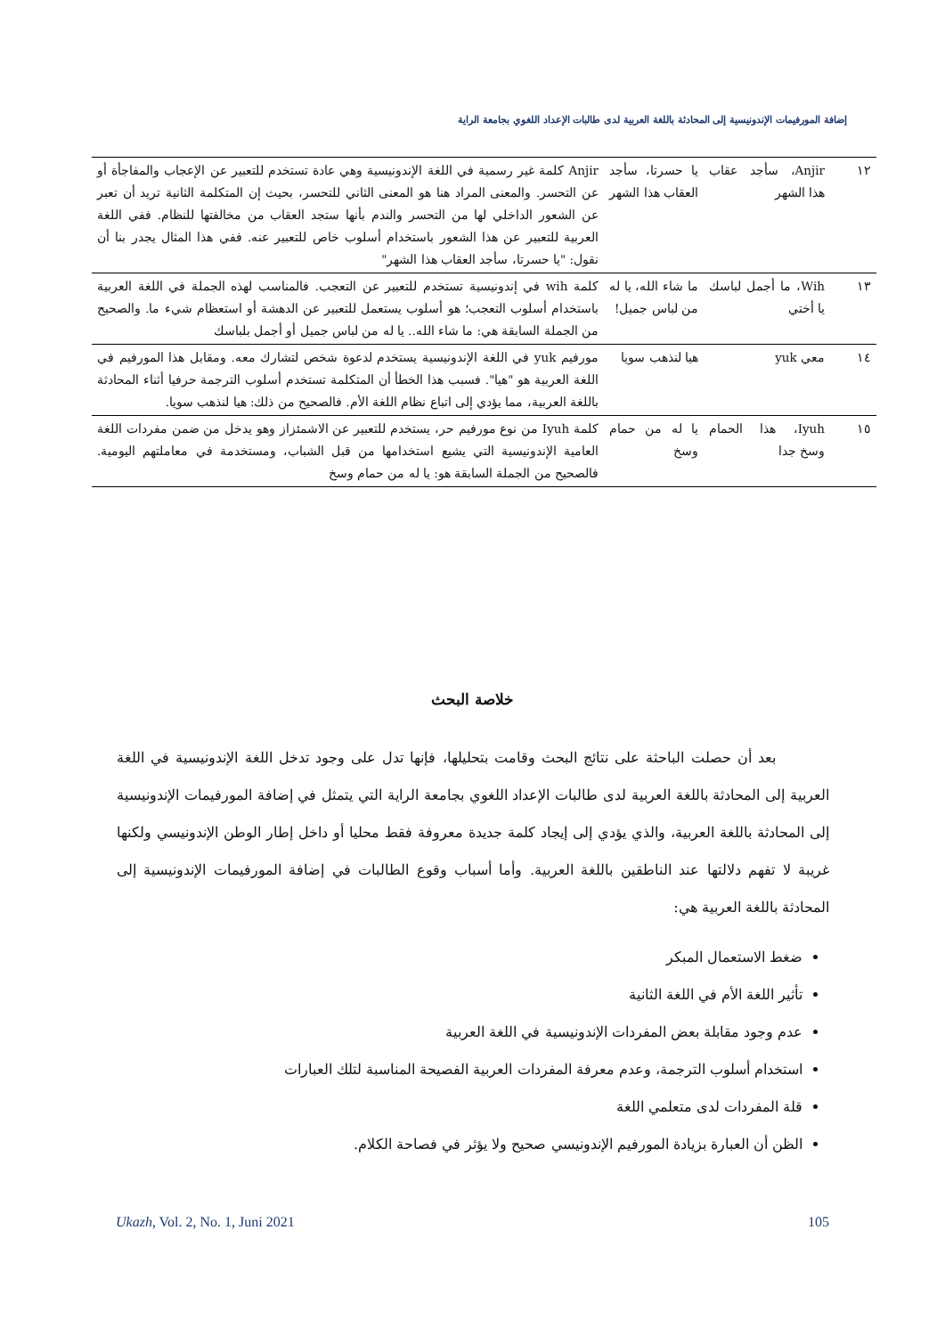إضافة المورفيمات الإندونيسية إلى المحادثة باللغة العربية لدى طالبات الإعداد اللغوي بجامعة الراية
| ١٢ | Anjir، سأجد عقاب هذا الشهر | يا حسرتا، سأجد العقاب هذا الشهر | Anjir كلمة غير رسمية في اللغة الإندونيسية وهي عادة تستخدم للتعبير عن الإعجاب والمفاجأة أو عن التحسر. والمعنى المراد هنا هو المعنى الثاني للتحسر، بحيث إن المتكلمة الثانية تريد أن تعبر عن الشعور الداخلي لها من التحسر والندم بأنها ستجد العقاب من مخالفتها للنظام. ففي اللغة العربية للتعبير عن هذا الشعور باستخدام أسلوب خاص للتعبير عنه. ففي هذا المثال يجدر بنا أن نقول: "يا حسرتا، سأجد العقاب هذا الشهر" |
| ١٣ | Wih، ما أجمل لباسك يا أختي | ما شاء الله، يا له من لباس جميل! | كلمة wih في إندونيسية تستخدم للتعبير عن التعجب. فالمناسب لهذه الجملة في اللغة العربية باستخدام أسلوب التعجب؛ هو أسلوب يستعمل للتعبير عن الدهشة أو استعظام شيء ما. والصحيح من الجملة السابقة هي: ما شاء الله.. يا له من لباس جميل أو أجمل بلباسك |
| ١٤ | معي yuk | هيا لنذهب سويا | مورفيم yuk في اللغة الإندونيسية يستخدم لدعوة شخص لتشارك معه. ومقابل هذا المورفيم في اللغة العربية هو "هيا". فسبب هذا الخطأ أن المتكلمة تستخدم أسلوب الترجمة حرفيا أثناء المحادثة باللغة العربية، مما يؤدي إلى اتباع نظام اللغة الأم. فالصحيح من ذلك: هيا لنذهب سويا. |
| ١٥ | Iyuh، هذا الحمام وسخ جدا | يا له من حمام وسخ | كلمة Iyuh من نوع مورفيم حر، يستخدم للتعبير عن الاشمئزاز وهو يدخل من ضمن مفردات اللغة العامية الإندونيسية التي يشيع استخدامها من قبل الشباب، ومستخدمة في معاملتهم اليومية. فالصحيح من الجملة السابقة هو: يا له من حمام وسخ |
خلاصة البحث
بعد أن حصلت الباحثة على نتائج البحث وقامت بتحليلها، فإنها تدل على وجود تدخل اللغة الإندونيسية في اللغة العربية إلى المحادثة باللغة العربية لدى طالبات الإعداد اللغوي بجامعة الراية التي يتمثل في إضافة المورفيمات الإندونيسية إلى المحادثة باللغة العربية، والذي يؤدي إلى إيجاد كلمة جديدة معروفة فقط محليا أو داخل إطار الوطن الإندونيسي ولكنها غريبة لا تفهم دلالتها عند الناطقين باللغة العربية. وأما أسباب وقوع الطالبات في إضافة المورفيمات الإندونيسية إلى المحادثة باللغة العربية هي:
ضغط الاستعمال المبكر
تأثير اللغة الأم في اللغة الثانية
عدم وجود مقابلة بعض المفردات الإندونيسية في اللغة العربية
استخدام أسلوب الترجمة، وعدم معرفة المفردات العربية الفصيحة المناسبة لتلك العبارات
قلة المفردات لدى متعلمي اللغة
الظن أن العبارة بزيادة المورفيم الإندونيسي صحيح ولا يؤثر في فصاحة الكلام.
Ukazh, Vol. 2, No. 1, Juni 2021 105